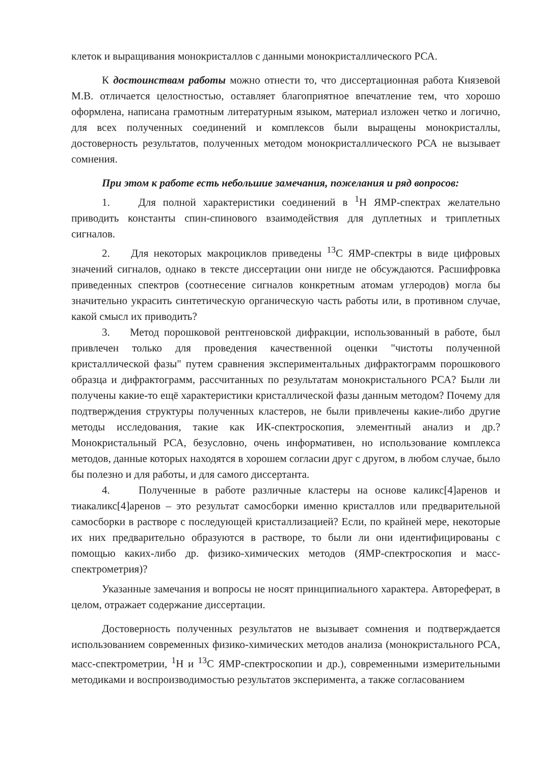клеток и выращивания монокристаллов с данными монокристаллического РСА.
К достоинствам работы можно отнести то, что диссертационная работа Князевой М.В. отличается целостностью, оставляет благоприятное впечатление тем, что хорошо оформлена, написана грамотным литературным языком, материал изложен четко и логично, для всех полученных соединений и комплексов были выращены монокристаллы, достоверность результатов, полученных методом монокристаллического РСА не вызывает сомнения.
При этом к работе есть небольшие замечания, пожелания и ряд вопросов:
1. Для полной характеристики соединений в <sup>1</sup>Н ЯМР-спектрах желательно приводить константы спин-спинового взаимодействия для дуплетных и триплетных сигналов.
2. Для некоторых макроциклов приведены <sup>13</sup>С ЯМР-спектры в виде цифровых значений сигналов, однако в тексте диссертации они нигде не обсуждаются. Расшифровка приведенных спектров (соотнесение сигналов конкретным атомам углеродов) могла бы значительно украсить синтетическую органическую часть работы или, в противном случае, какой смысл их приводить?
3. Метод порошковой рентгеновской дифракции, использованный в работе, был привлечен только для проведения качественной оценки "чистоты полученной кристаллической фазы" путем сравнения экспериментальных дифрактограмм порошкового образца и дифрактограмм, рассчитанных по результатам монокристального РСА? Были ли получены какие-то ещё характеристики кристаллической фазы данным методом? Почему для подтверждения структуры полученных кластеров, не были привлечены какие-либо другие методы исследования, такие как ИК-спектроскопия, элементный анализ и др.? Монокристальный РСА, безусловно, очень информативен, но использование комплекса методов, данные которых находятся в хорошем согласии друг с другом, в любом случае, было бы полезно и для работы, и для самого диссертанта.
4. Полученные в работе различные кластеры на основе каликс[4]аренов и тиакаликс[4]аренов – это результат самосборки именно кристаллов или предварительной самосборки в растворе с последующей кристаллизацией? Если, по крайней мере, некоторые их них предварительно образуются в растворе, то были ли они идентифицированы с помощью каких-либо др. физико-химических методов (ЯМР-спектроскопия и масс-спектрометрия)?
Указанные замечания и вопросы не носят принципиального характера. Автореферат, в целом, отражает содержание диссертации.
Достоверность полученных результатов не вызывает сомнения и подтверждается использованием современных физико-химических методов анализа (монокристального РСА, масс-спектрометрии, <sup>1</sup>Н и <sup>13</sup>С ЯМР-спектроскопии и др.), современными измерительными методиками и воспроизводимостью результатов эксперимента, а также согласованием